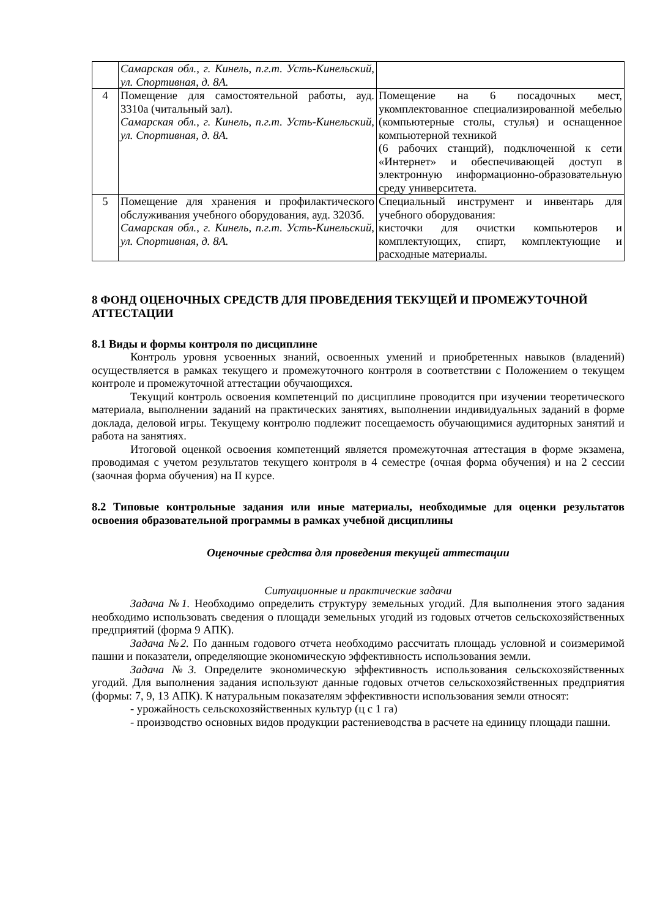| | Самарская обл., г. Кинель, п.г.т. Усть-Кинельский, ул. Спортивная, д. 8А. | |
| 4 | Помещение для самостоятельной работы, ауд. 3310а (читальный зал). Самарская обл., г. Кинель, п.г.т. Усть-Кинельский, ул. Спортивная, д. 8А. | Помещение на 6 посадочных мест, укомплектованное специализированной мебелью (компьютерные столы, стулья) и оснащенное компьютерной техникой (6 рабочих станций), подключенной к сети «Интернет» и обеспечивающей доступ в электронную информационно-образовательную среду университета. |
| 5 | Помещение для хранения и профилактического обслуживания учебного оборудования, ауд. 3203б. Самарская обл., г. Кинель, п.г.т. Усть-Кинельский, ул. Спортивная, д. 8А. | Специальный инструмент и инвентарь для учебного оборудования: кисточки для очистки компьютеров и комплектующих, спирт, комплектующие и расходные материалы. |
8 ФОНД ОЦЕНОЧНЫХ СРЕДСТВ ДЛЯ ПРОВЕДЕНИЯ ТЕКУЩЕЙ И ПРОМЕЖУТОЧНОЙ АТТЕСТАЦИИ
8.1 Виды и формы контроля по дисциплине
Контроль уровня усвоенных знаний, освоенных умений и приобретенных навыков (владений) осуществляется в рамках текущего и промежуточного контроля в соответствии с Положением о текущем контроле и промежуточной аттестации обучающихся.
Текущий контроль освоения компетенций по дисциплине проводится при изучении теоретического материала, выполнении заданий на практических занятиях, выполнении индивидуальных заданий в форме доклада, деловой игры. Текущему контролю подлежит посещаемость обучающимися аудиторных занятий и работа на занятиях.
Итоговой оценкой освоения компетенций является промежуточная аттестация в форме экзамена, проводимая с учетом результатов текущего контроля в 4 семестре (очная форма обучения) и на 2 сессии (заочная форма обучения) на II курсе.
8.2 Типовые контрольные задания или иные материалы, необходимые для оценки результатов освоения образовательной программы в рамках учебной дисциплины
Оценочные средства для проведения текущей аттестации
Ситуационные и практические задачи
Задача №1. Необходимо определить структуру земельных угодий. Для выполнения этого задания необходимо использовать сведения о площади земельных угодий из годовых отчетов сельскохозяйственных предприятий (форма 9 АПК).
Задача №2. По данным годового отчета необходимо рассчитать площадь условной и соизмеримой пашни и показатели, определяющие экономическую эффективность использования земли.
Задача №3. Определите экономическую эффективность использования сельскохозяйственных угодий. Для выполнения задания используют данные годовых отчетов сельскохозяйственных предприятия (формы: 7, 9, 13 АПК). К натуральным показателям эффективности использования земли относят:
- урожайность сельскохозяйственных культур (ц с 1 га)
- производство основных видов продукции растениеводства в расчете на единицу площади пашни.